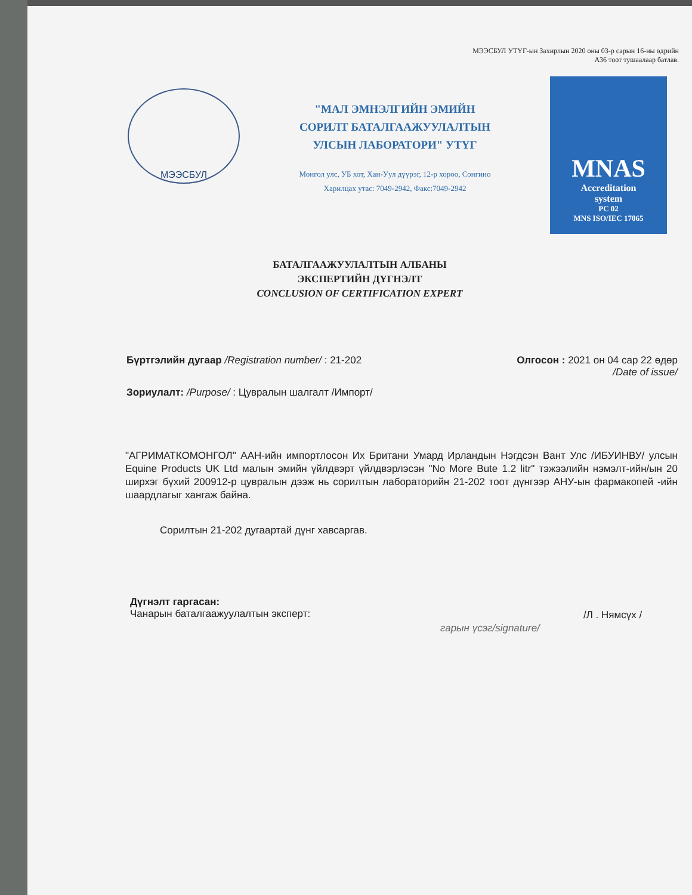МЭЭСБУЛ УТҮГ-ын Захирлын 2020 оны 03-р сарын 16-ны өдрийн
А36 тоот тушаалаар батлав.
МЭЭСБУЛ
"МАЛ ЭМНЭЛГИЙН ЭМИЙН
СОРИЛТ БАТАЛГААЖУУЛАЛТЫН
УЛСЫН ЛАБОРАТОРИ" УТҮГ
Монгол улс, УБ хот, Хан-Уул дүүрэг, 12-р хороо, Сонгино
Харилцах утас: 7049-2942, Факс:7049-2942
MNAS
Accreditation
system
PC 02
MNS ISO/IEC 17065
БАТАЛГААЖУУЛАЛТЫН АЛБАНЫ
ЭКСПЕРТИЙН ДҮГНЭЛТ
CONCLUSION OF CERTIFICATION EXPERT
Бүртгэлийн дугаар /Registration number/ : 21-202
Олгосон : 2021 он 04 сар 22 өдөр
/Date of issue/
Зориулалт: /Purpose/ : Цувралын шалгалт /Импорт/
"АГРИМАТКОМОНГОЛ" ААН-ийн импортлосон Их Британи Умард Ирландын Нэгдсэн Вант Улс /ИБУИНВУ/ улсын Equine Products UK Ltd малын эмийн үйлдвэрт үйлдвэрлэсэн "No More Bute 1.2 litr" тэжээлийн нэмэлт-ийн/ын 20 ширхэг бүхий 200912-р цувралын дээж нь сорилтын лабораторийн 21-202 тоот дүнгээр АНУ-ын фармакопей -ийн шаардлагыг хангаж байна.
Сорилтын 21-202 дугаартай дүнг хавсаргав.
Дүгнэлт гаргасан:
Чанарын баталгаажуулалтын эксперт:
гарын үсэг/signature/
/Л . Нямсүх /